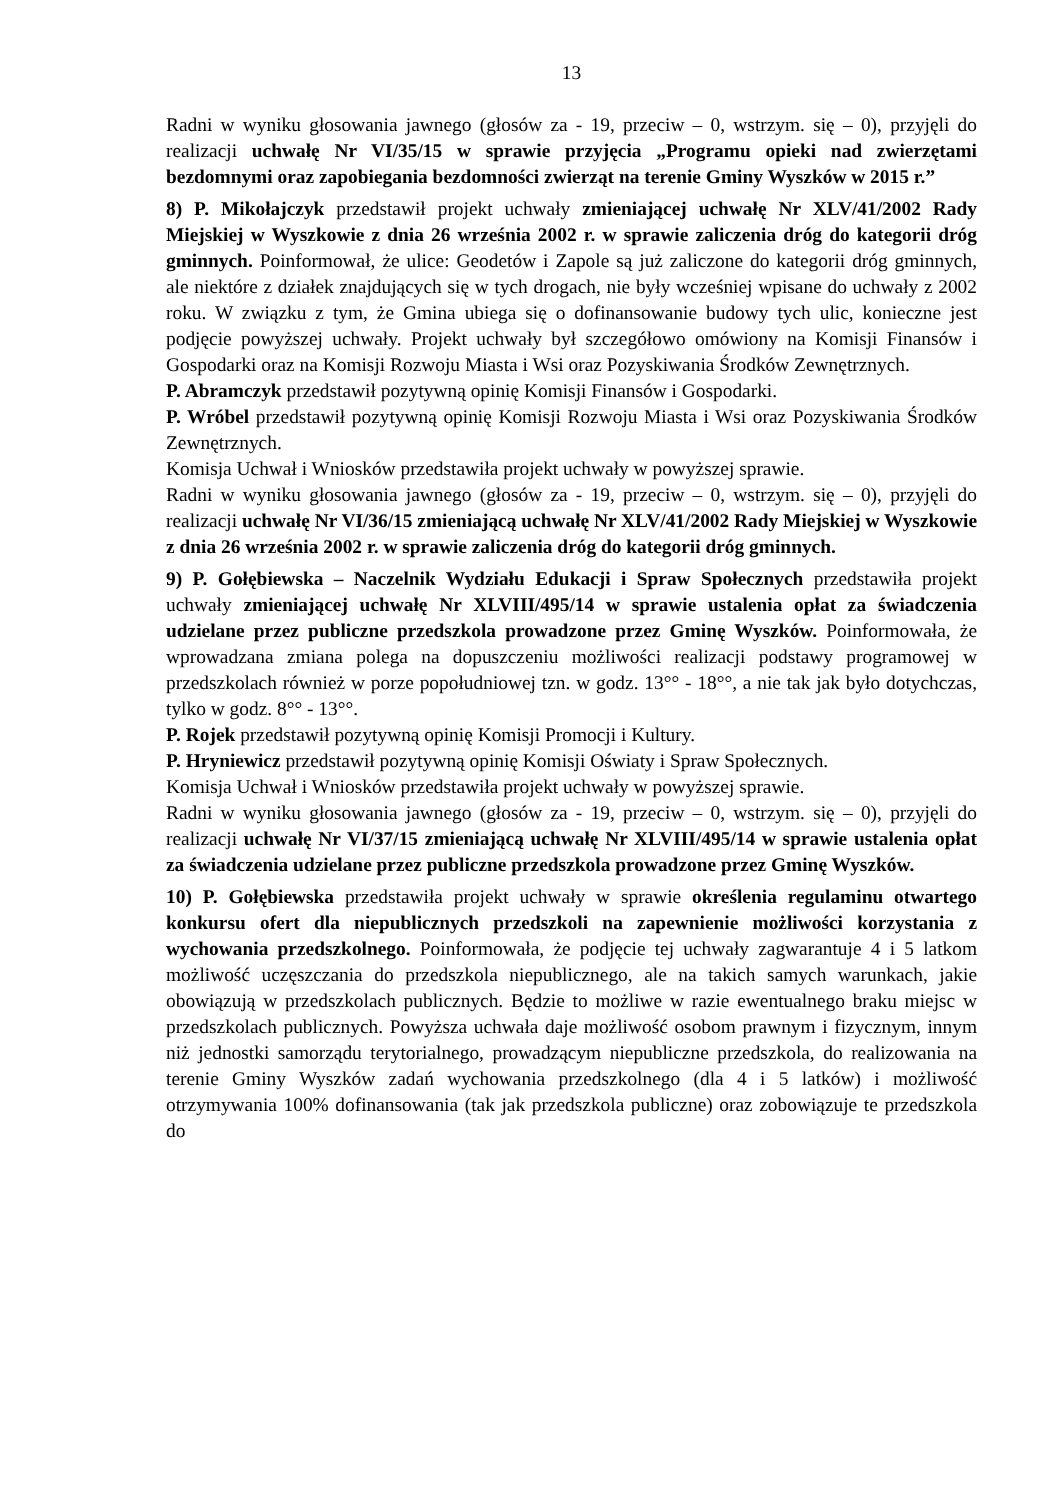13
Radni w wyniku głosowania jawnego (głosów za - 19, przeciw – 0, wstrzym. się – 0), przyjęli do realizacji uchwałę Nr VI/35/15 w sprawie przyjęcia „Programu opieki nad zwierzętami bezdomnymi oraz zapobiegania bezdomności zwierząt na terenie Gminy Wyszków w 2015 r.”
8) P. Mikołajczyk przedstawił projekt uchwały zmieniającej uchwałę Nr XLV/41/2002 Rady Miejskiej w Wyszkowie z dnia 26 września 2002 r. w sprawie zaliczenia dróg do kategorii dróg gminnych. Poinformował, że ulice: Geodetów i Zapole są już zaliczone do kategorii dróg gminnych, ale niektóre z działek znajdujących się w tych drogach, nie były wcześniej wpisane do uchwały z 2002 roku. W związku z tym, że Gmina ubiega się o dofinansowanie budowy tych ulic, konieczne jest podjęcie powyższej uchwały. Projekt uchwały był szczegółowo omówiony na Komisji Finansów i Gospodarki oraz na Komisji Rozwoju Miasta i Wsi oraz Pozyskiwania Środków Zewnętrznych.
P. Abramczyk przedstawił pozytywną opinię Komisji Finansów i Gospodarki.
P. Wróbel przedstawił pozytywną opinię Komisji Rozwoju Miasta i Wsi oraz Pozyskiwania Środków Zewnętrznych.
Komisja Uchwał i Wniosków przedstawiła projekt uchwały w powyższej sprawie.
Radni w wyniku głosowania jawnego (głosów za - 19, przeciw – 0, wstrzym. się – 0), przyjęli do realizacji uchwałę Nr VI/36/15 zmieniającą uchwałę Nr XLV/41/2002 Rady Miejskiej w Wyszkowie z dnia 26 września 2002 r. w sprawie zaliczenia dróg do kategorii dróg gminnych.
9) P. Gołębiewska – Naczelnik Wydziału Edukacji i Spraw Społecznych przedstawiła projekt uchwały zmieniającej uchwałę Nr XLVIII/495/14 w sprawie ustalenia opłat za świadczenia udzielane przez publiczne przedszkola prowadzone przez Gminę Wyszków. Poinformowała, że wprowadzana zmiana polega na dopuszczeniu możliwości realizacji podstawy programowej w przedszkolach również w porze popołudniowej tzn. w godz. 13°° - 18°°, a nie tak jak było dotychczas, tylko w godz. 8°° - 13°°.
P. Rojek przedstawił pozytywną opinię Komisji Promocji i Kultury.
P. Hryniewicz przedstawił pozytywną opinię Komisji Oświaty i Spraw Społecznych.
Komisja Uchwał i Wniosków przedstawiła projekt uchwały w powyższej sprawie.
Radni w wyniku głosowania jawnego (głosów za - 19, przeciw – 0, wstrzym. się – 0), przyjęli do realizacji uchwałę Nr VI/37/15 zmieniającą uchwałę Nr XLVIII/495/14 w sprawie ustalenia opłat za świadczenia udzielane przez publiczne przedszkola prowadzone przez Gminę Wyszków.
10) P. Gołębiewska przedstawiła projekt uchwały w sprawie określenia regulaminu otwartego konkursu ofert dla niepublicznych przedszkoli na zapewnienie możliwości korzystania z wychowania przedszkolnego. Poinformowała, że podjęcie tej uchwały zagwarantuje 4 i 5 latkom możliwość uczęszczania do przedszkola niepublicznego, ale na takich samych warunkach, jakie obowiązują w przedszkolach publicznych. Będzie to możliwe w razie ewentualnego braku miejsc w przedszkolach publicznych. Powyższa uchwała daje możliwość osobom prawnym i fizycznym, innym niż jednostki samorządu terytorialnego, prowadzącym niepubliczne przedszkola, do realizowania na terenie Gminy Wyszków zadań wychowania przedszkolnego (dla 4 i 5 latków) i możliwość otrzymywania 100% dofinansowania (tak jak przedszkola publiczne) oraz zobowiązuje te przedszkola do